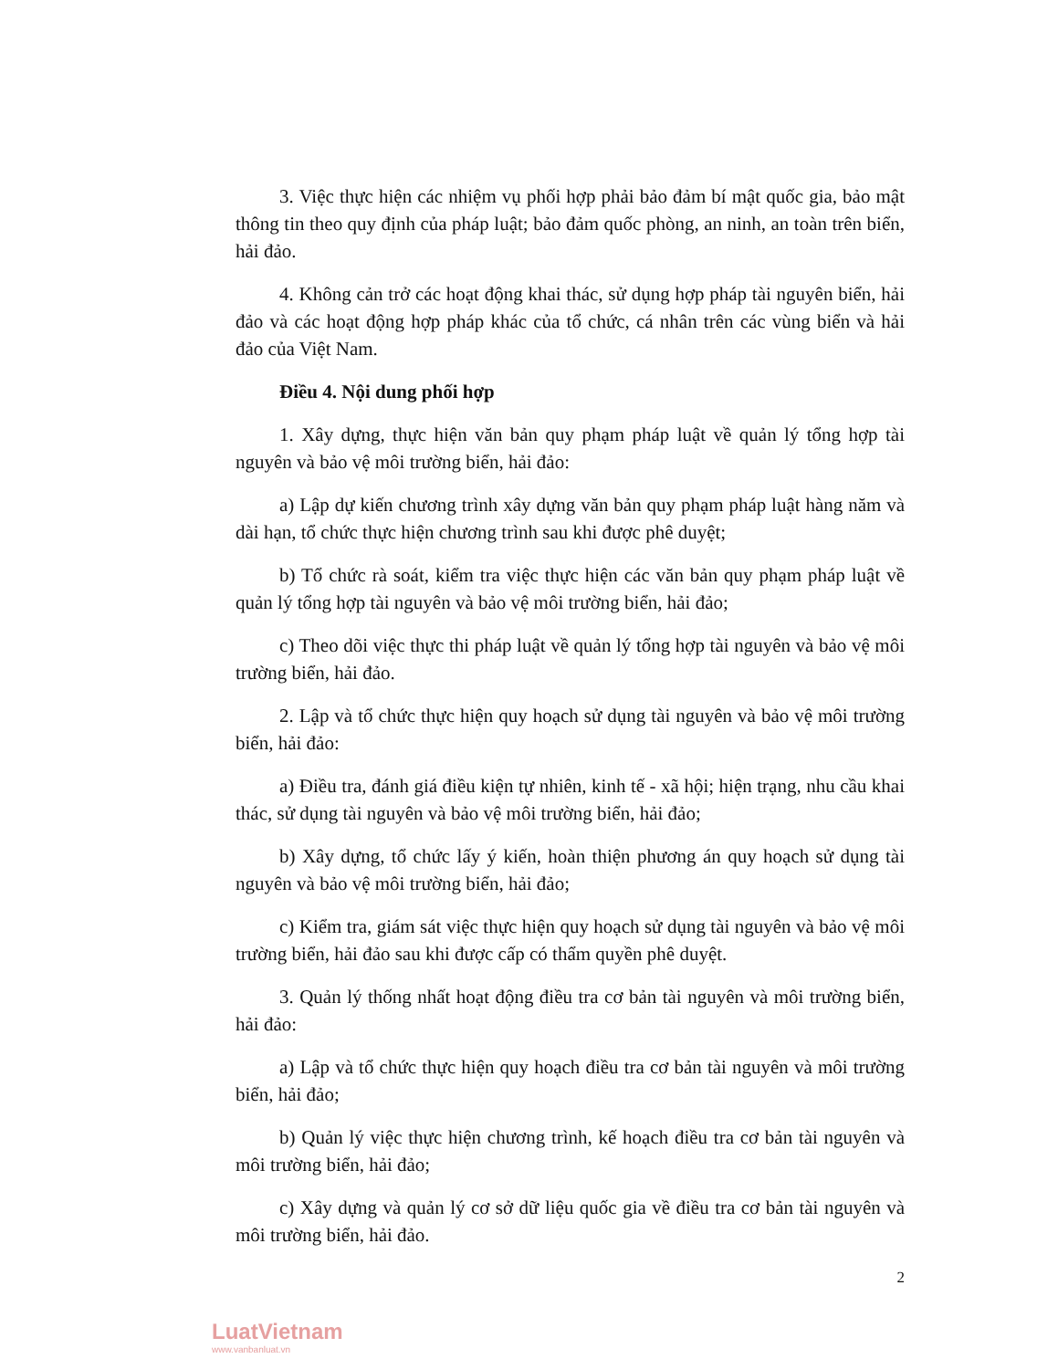3. Việc thực hiện các nhiệm vụ phối hợp phải bảo đảm bí mật quốc gia, bảo mật thông tin theo quy định của pháp luật; bảo đảm quốc phòng, an ninh, an toàn trên biển, hải đảo.
4. Không cản trở các hoạt động khai thác, sử dụng hợp pháp tài nguyên biển, hải đảo và các hoạt động hợp pháp khác của tổ chức, cá nhân trên các vùng biển và hải đảo của Việt Nam.
Điều 4. Nội dung phối hợp
1. Xây dựng, thực hiện văn bản quy phạm pháp luật về quản lý tổng hợp tài nguyên và bảo vệ môi trường biển, hải đảo:
a) Lập dự kiến chương trình xây dựng văn bản quy phạm pháp luật hàng năm và dài hạn, tổ chức thực hiện chương trình sau khi được phê duyệt;
b) Tổ chức rà soát, kiểm tra việc thực hiện các văn bản quy phạm pháp luật về quản lý tổng hợp tài nguyên và bảo vệ môi trường biển, hải đảo;
c) Theo dõi việc thực thi pháp luật về quản lý tổng hợp tài nguyên và bảo vệ môi trường biển, hải đảo.
2. Lập và tổ chức thực hiện quy hoạch sử dụng tài nguyên và bảo vệ môi trường biển, hải đảo:
a) Điều tra, đánh giá điều kiện tự nhiên, kinh tế - xã hội; hiện trạng, nhu cầu khai thác, sử dụng tài nguyên và bảo vệ môi trường biển, hải đảo;
b) Xây dựng, tổ chức lấy ý kiến, hoàn thiện phương án quy hoạch sử dụng tài nguyên và bảo vệ môi trường biển, hải đảo;
c) Kiểm tra, giám sát việc thực hiện quy hoạch sử dụng tài nguyên và bảo vệ môi trường biển, hải đảo sau khi được cấp có thẩm quyền phê duyệt.
3. Quản lý thống nhất hoạt động điều tra cơ bản tài nguyên và môi trường biển, hải đảo:
a) Lập và tổ chức thực hiện quy hoạch điều tra cơ bản tài nguyên và môi trường biển, hải đảo;
b) Quản lý việc thực hiện chương trình, kế hoạch điều tra cơ bản tài nguyên và môi trường biển, hải đảo;
c) Xây dựng và quản lý cơ sở dữ liệu quốc gia về điều tra cơ bản tài nguyên và môi trường biển, hải đảo.
2
LuatVietnam
www.vanbanluat.vn